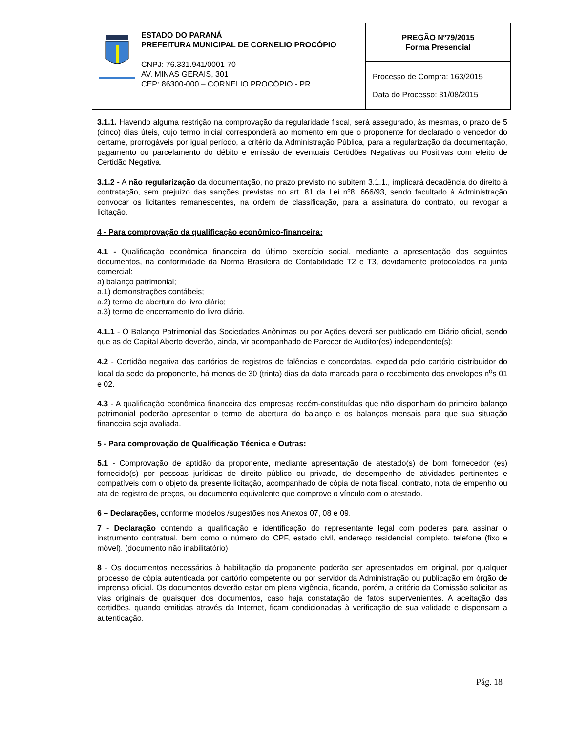ESTADO DO PARANÁ
PREFEITURA MUNICIPAL DE CORNELIO PROCÓPIO
CNPJ: 76.331.941/0001-70
AV. MINAS GERAIS, 301
CEP: 86300-000 – CORNELIO PROCÓPIO - PR
PREGÃO Nº79/2015
Forma Presencial
Processo de Compra: 163/2015
Data do Processo: 31/08/2015
3.1.1. Havendo alguma restrição na comprovação da regularidade fiscal, será assegurado, às mesmas, o prazo de 5 (cinco) dias úteis, cujo termo inicial corresponderá ao momento em que o proponente for declarado o vencedor do certame, prorrogáveis por igual período, a critério da Administração Pública, para a regularização da documentação, pagamento ou parcelamento do débito e emissão de eventuais Certidões Negativas ou Positivas com efeito de Certidão Negativa.
3.1.2 - A não regularização da documentação, no prazo previsto no subitem 3.1.1., implicará decadência do direito à contratação, sem prejuízo das sanções previstas no art. 81 da Lei nº8. 666/93, sendo facultado à Administração convocar os licitantes remanescentes, na ordem de classificação, para a assinatura do contrato, ou revogar a licitação.
4 - Para comprovação da qualificação econômico-financeira:
4.1 - Qualificação econômica financeira do último exercício social, mediante a apresentação dos seguintes documentos, na conformidade da Norma Brasileira de Contabilidade T2 e T3, devidamente protocolados na junta comercial:
a) balanço patrimonial;
a.1) demonstrações contábeis;
a.2) termo de abertura do livro diário;
a.3) termo de encerramento do livro diário.
4.1.1 - O Balanço Patrimonial das Sociedades Anônimas ou por Ações deverá ser publicado em Diário oficial, sendo que as de Capital Aberto deverão, ainda, vir acompanhado de Parecer de Auditor(es) independente(s);
4.2 - Certidão negativa dos cartórios de registros de falências e concordatas, expedida pelo cartório distribuidor do local da sede da proponente, há menos de 30 (trinta) dias da data marcada para o recebimento dos envelopes n<sup>o</sup>s 01 e 02.
4.3 - A qualificação econômica financeira das empresas recém-constituídas que não disponham do primeiro balanço patrimonial poderão apresentar o termo de abertura do balanço e os balanços mensais para que sua situação financeira seja avaliada.
5 - Para comprovação de Qualificação Técnica e Outras:
5.1 - Comprovação de aptidão da proponente, mediante apresentação de atestado(s) de bom fornecedor (es) fornecido(s) por pessoas jurídicas de direito público ou privado, de desempenho de atividades pertinentes e compatíveis com o objeto da presente licitação, acompanhado de cópia de nota fiscal, contrato, nota de empenho ou ata de registro de preços, ou documento equivalente que comprove o vínculo com o atestado.
6 – Declarações, conforme modelos /sugestões nos Anexos 07, 08 e 09.
7 - Declaração contendo a qualificação e identificação do representante legal com poderes para assinar o instrumento contratual, bem como o número do CPF, estado civil, endereço residencial completo, telefone (fixo e móvel). (documento não inabilitatório)
8 - Os documentos necessários à habilitação da proponente poderão ser apresentados em original, por qualquer processo de cópia autenticada por cartório competente ou por servidor da Administração ou publicação em órgão de imprensa oficial. Os documentos deverão estar em plena vigência, ficando, porém, a critério da Comissão solicitar as vias originais de quaisquer dos documentos, caso haja constatação de fatos supervenientes. A aceitação das certidões, quando emitidas através da Internet, ficam condicionadas à verificação de sua validade e dispensam a autenticação.
Pág. 18